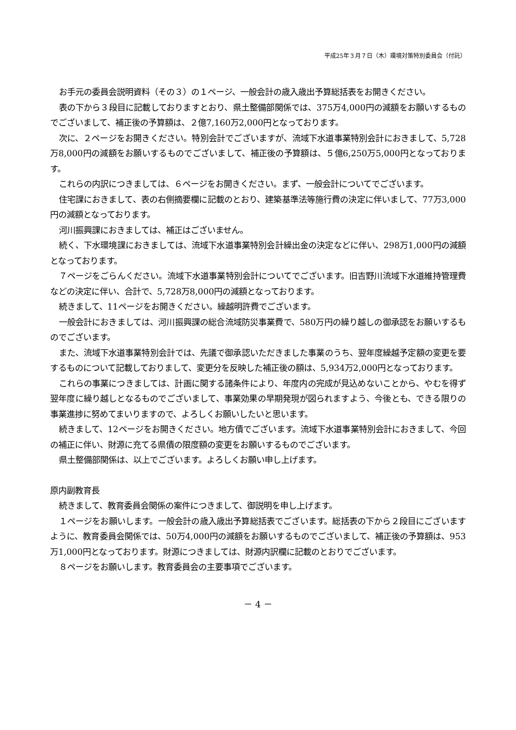平成25年３月７日（木）環境対策特別委員会（付託）
お手元の委員会説明資料（その３）の１ページ、一般会計の歳入歳出予算総括表をお開きください。
表の下から３段目に記載しておりますとおり、県土整備部関係では、375万4,000円の減額をお願いするものでございまして、補正後の予算額は、２億7,160万2,000円となっております。
次に、２ページをお開きください。特別会計でございますが、流域下水道事業特別会計におきまして、5,728万8,000円の減額をお願いするものでございまして、補正後の予算額は、５億6,250万5,000円となっております。
これらの内訳につきましては、６ページをお開きください。まず、一般会計についてでございます。
住宅課におきまして、表の右側摘要欄に記載のとおり、建築基準法等施行費の決定に伴いまして、77万3,000円の減額となっております。
河川振興課におきましては、補正はございません。
続く、下水環境課におきましては、流域下水道事業特別会計繰出金の決定などに伴い、298万1,000円の減額となっております。
７ページをごらんください。流域下水道事業特別会計についてでございます。旧吉野川流域下水道維持管理費などの決定に伴い、合計で、5,728万8,000円の減額となっております。
続きまして、11ページをお開きください。繰越明許費でございます。
一般会計におきましては、河川振興課の総合流域防災事業費で、580万円の繰り越しの御承認をお願いするものでございます。
また、流域下水道事業特別会計では、先議で御承認いただきました事業のうち、翌年度繰越予定額の変更を要するものについて記載しておりまして、変更分を反映した補正後の額は、5,934万2,000円となっております。
これらの事業につきましては、計画に関する諸条件により、年度内の完成が見込めないことから、やむを得ず翌年度に繰り越しとなるものでございまして、事業効果の早期発現が図られますよう、今後とも、できる限りの事業進捗に努めてまいりますので、よろしくお願いしたいと思います。
続きまして、12ページをお開きください。地方債でございます。流域下水道事業特別会計におきまして、今回の補正に伴い、財源に充てる県債の限度額の変更をお願いするものでございます。
県土整備部関係は、以上でございます。よろしくお願い申し上げます。
原内副教育長
続きまして、教育委員会関係の案件につきまして、御説明を申し上げます。
１ページをお願いします。一般会計の歳入歳出予算総括表でございます。総括表の下から２段目にございますように、教育委員会関係では、50万4,000円の減額をお願いするものでございまして、補正後の予算額は、953万1,000円となっております。財源につきましては、財源内訳欄に記載のとおりでございます。
８ページをお願いします。教育委員会の主要事項でございます。
－ 4 －